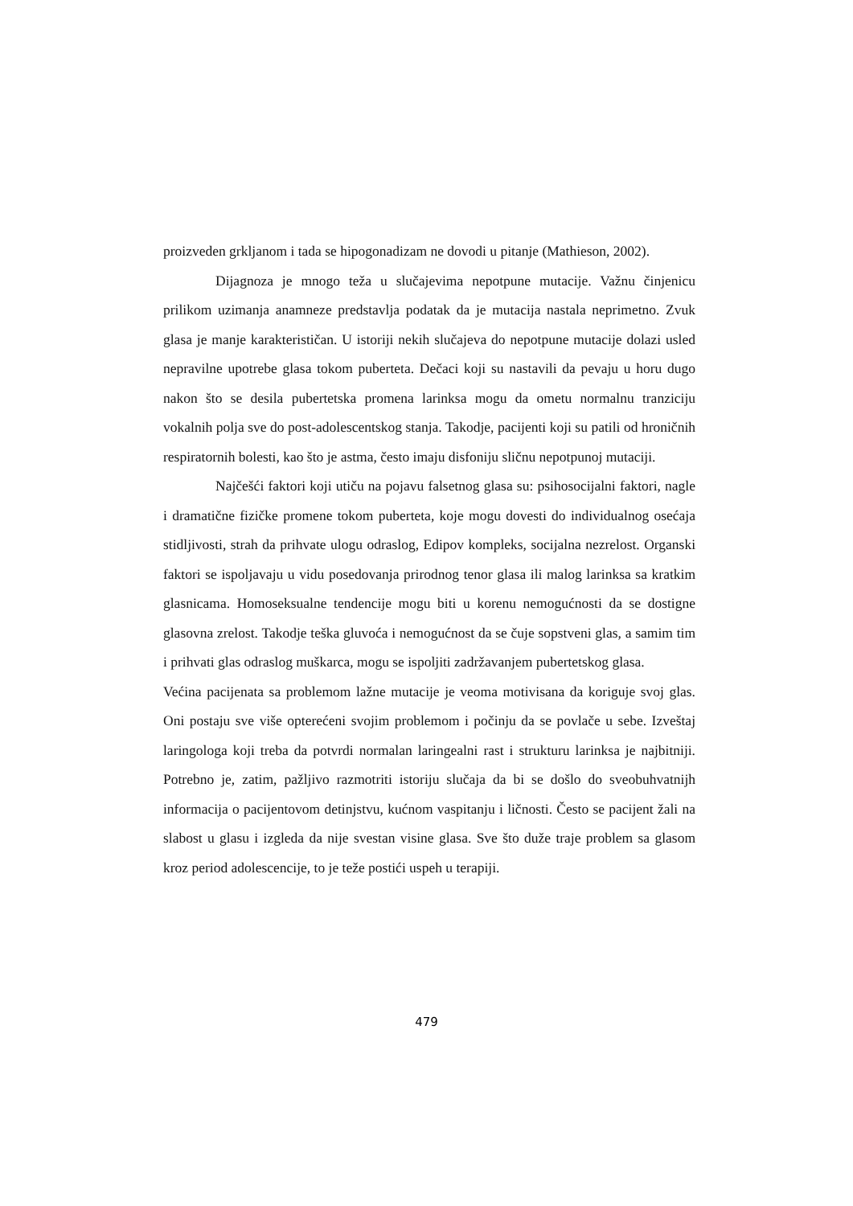proizveden grkljanom i tada se hipogonadizam ne dovodi u pitanje (Mathieson, 2002).
Dijagnoza je mnogo teža u slučajevima nepotpune mutacije. Važnu činjenicu prilikom uzimanja anamneze predstavlja podatak da je mutacija nastala neprimetno. Zvuk glasa je manje karakterističan. U istoriji nekih slučajeva do nepotpune mutacije dolazi usled nepravilne upotrebe glasa tokom puberteta. Dečaci koji su nastavili da pevaju u horu dugo nakon što se desila pubertetska promena larinksa mogu da ometu normalnu tranziciju vokalnih polja sve do post-adolescentskog stanja. Takodje, pacijenti koji su patili od hroničnih respiratornih bolesti, kao što je astma, često imaju disfoniju sličnu nepotpunoj mutaciji.
Najčešći faktori koji utiču na pojavu falsetnog glasa su: psihosocijalni faktori, nagle i dramatične fizičke promene tokom puberteta, koje mogu dovesti do individualnog osećaja stidljivosti, strah da prihvate ulogu odraslog, Edipov kompleks, socijalna nezrelost. Organski faktori se ispoljavaju u vidu posedovanja prirodnog tenor glasa ili malog larinksa sa kratkim glasnicama. Homoseksualne tendencije mogu biti u korenu nemogućnosti da se dostigne glasovna zrelost. Takodje teška gluvoća i nemogućnost da se čuje sopstveni glas, a samim tim i prihvati glas odraslog muškarca, mogu se ispoljiti zadržavanjem pubertetskog glasa.
Većina pacijenata sa problemom lažne mutacije je veoma motivisana da koriguje svoj glas. Oni postaju sve više opterećeni svojim problemom i počinju da se povlače u sebe. Izveštaj laringologa koji treba da potvrdi normalan laringealni rast i strukturu larinksa je najbitniji. Potrebno je, zatim, pažljivo razmotriti istoriju slučaja da bi se došlo do sveobuhvatnijh informacija o pacijentovom detinjstvu, kućnom vaspitanju i ličnosti. Često se pacijent žali na slabost u glasu i izgleda da nije svestan visine glasa. Sve što duže traje problem sa glasom kroz period adolescencije, to je teže postići uspeh u terapiji.
479